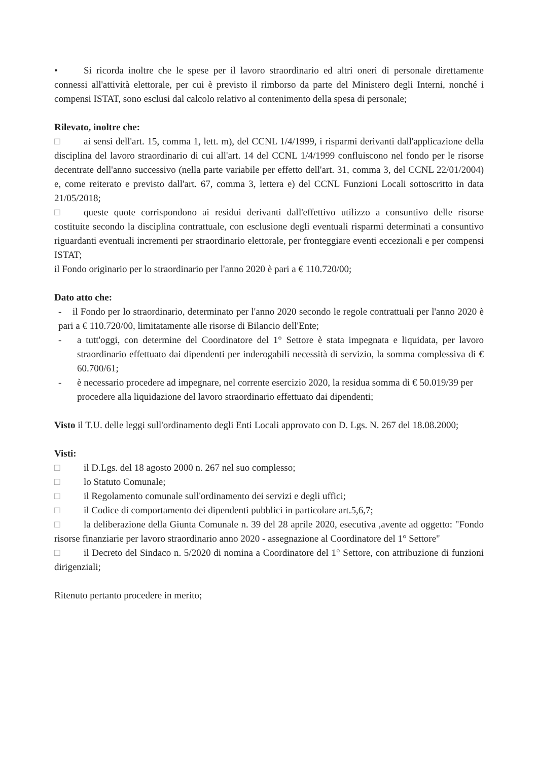• Si ricorda inoltre che le spese per il lavoro straordinario ed altri oneri di personale direttamente connessi all'attività elettorale, per cui è previsto il rimborso da parte del Ministero degli Interni, nonché i compensi ISTAT, sono esclusi dal calcolo relativo al contenimento della spesa di personale;
Rilevato, inoltre che:
□ ai sensi dell'art. 15, comma 1, lett. m), del CCNL 1/4/1999, i risparmi derivanti dall'applicazione della disciplina del lavoro straordinario di cui all'art. 14 del CCNL 1/4/1999 confluiscono nel fondo per le risorse decentrate dell'anno successivo (nella parte variabile per effetto dell'art. 31, comma 3, del CCNL 22/01/2004) e, come reiterato e previsto dall'art. 67, comma 3, lettera e) del CCNL Funzioni Locali sottoscritto in data 21/05/2018;
□ queste quote corrispondono ai residui derivanti dall'effettivo utilizzo a consuntivo delle risorse costituite secondo la disciplina contrattuale, con esclusione degli eventuali risparmi determinati a consuntivo riguardanti eventuali incrementi per straordinario elettorale, per fronteggiare eventi eccezionali e per compensi ISTAT;
il Fondo originario per lo straordinario per l'anno 2020 è pari a € 110.720/00;
Dato atto che:
- il Fondo per lo straordinario, determinato per l'anno 2020 secondo le regole contrattuali per l'anno 2020 è pari a € 110.720/00, limitatamente alle risorse di Bilancio dell'Ente;
- a tutt'oggi, con determine del Coordinatore del 1° Settore è stata impegnata e liquidata, per lavoro straordinario effettuato dai dipendenti per inderogabili necessità di servizio, la somma complessiva di € 60.700/61;
- è necessario procedere ad impegnare, nel corrente esercizio 2020, la residua somma di € 50.019/39 per procedere alla liquidazione del lavoro straordinario effettuato dai dipendenti;
Visto il T.U. delle leggi sull'ordinamento degli Enti Locali approvato con D. Lgs. N. 267 del 18.08.2000;
Visti:
□ il D.Lgs. del 18 agosto 2000 n. 267 nel suo complesso;
□ lo Statuto Comunale;
□ il Regolamento comunale sull'ordinamento dei servizi e degli uffici;
□ il Codice di comportamento dei dipendenti pubblici in particolare art.5,6,7;
□ la deliberazione della Giunta Comunale n. 39 del 28 aprile 2020, esecutiva ,avente ad oggetto: "Fondo risorse finanziarie per lavoro straordinario anno 2020 - assegnazione al Coordinatore del 1° Settore"
□ il Decreto del Sindaco n. 5/2020 di nomina a Coordinatore del 1° Settore, con attribuzione di funzioni dirigenziali;
Ritenuto pertanto procedere in merito;